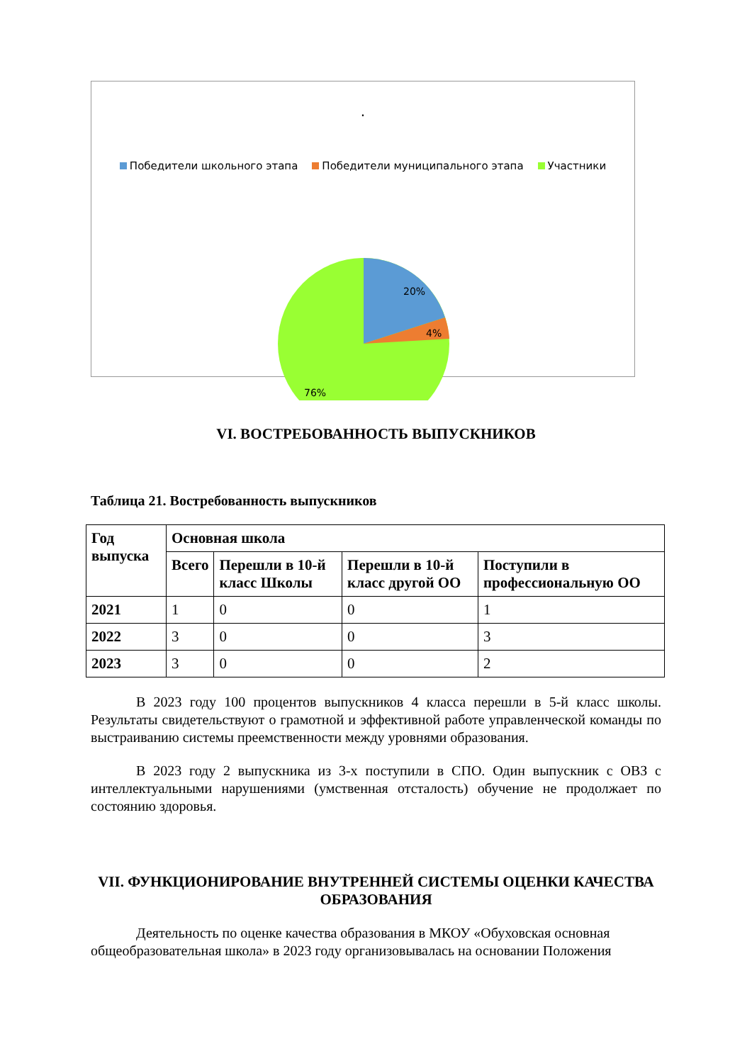.
Победители школьного этапа Победители муниципального этапа Участники
20%
4%
76%
VI. ВОСТРЕБОВАННОСТЬ ВЫПУСКНИКОВ
Таблица 21. Востребованность выпускников
| Год выпуска | Основная школа | | | |
| --- | --- | --- | --- | --- |
| | Всего | Перешли в 10-й класс Школы | Перешли в 10-й класс другой ОО | Поступили в профессиональную ОО |
| 2021 | 1 | 0 | 0 | 1 |
| 2022 | 3 | 0 | 0 | 3 |
| 2023 | 3 | 0 | 0 | 2 |
В 2023 году 100 процентов выпускников 4 класса перешли в 5-й класс школы. Результаты свидетельствуют о грамотной и эффективной работе управленческой команды по выстраиванию системы преемственности между уровнями образования.
В 2023 году 2 выпускника из 3-х поступили в СПО. Один выпускник с ОВЗ с интеллектуальными нарушениями (умственная отсталость) обучение не продолжает по состоянию здоровья.
VII. ФУНКЦИОНИРОВАНИЕ ВНУТРЕННЕЙ СИСТЕМЫ ОЦЕНКИ КАЧЕСТВА ОБРАЗОВАНИЯ
Деятельность по оценке качества образования в МКОУ «Обуховская основная общеобразовательная школа» в 2023 году организовывалась на основании Положения